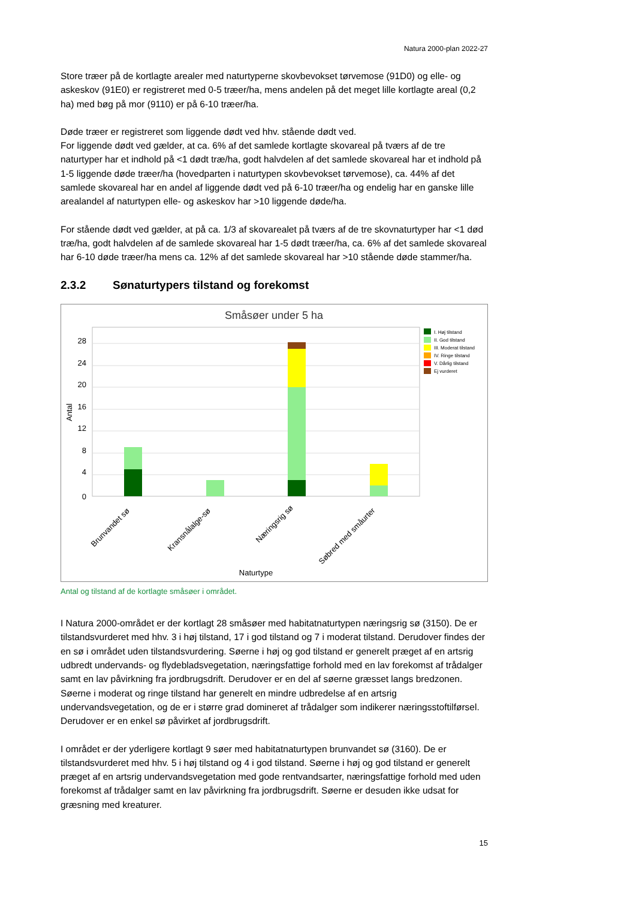Natura 2000-plan 2022-27
Store træer på de kortlagte arealer med naturtyperne skovbevokset tørvemose (91D0) og elle- og askeskov (91E0) er registreret med 0-5 træer/ha, mens andelen på det meget lille kortlagte areal (0,2 ha) med bøg på mor (9110) er på 6-10 træer/ha.
Døde træer er registreret som liggende dødt ved hhv. stående dødt ved.
For liggende dødt ved gælder, at ca. 6% af det samlede kortlagte skovareal på tværs af de tre naturtyper har et indhold på <1 dødt træ/ha, godt halvdelen af det samlede skovareal har et indhold på 1-5 liggende døde træer/ha (hovedparten i naturtypen skovbevokset tørvemose), ca. 44% af det samlede skovareal har en andel af liggende dødt ved på 6-10 træer/ha og endelig har en ganske lille arealandel af naturtypen elle- og askeskov har >10 liggende døde/ha.
For stående dødt ved gælder, at på ca. 1/3 af skovarealet på tværs af de tre skovnaturtyper har <1 død træ/ha, godt halvdelen af de samlede skovareal har 1-5 dødt træer/ha, ca. 6% af det samlede skovareal har 6-10 døde træer/ha mens ca. 12% af det samlede skovareal har >10 stående døde stammer/ha.
2.3.2 Sønaturtypers tilstand og forekomst
Småsøer under 5 ha
28
24
20
16
12
8
4
0
Antal
Brunvandet sø
Kransnålalge-sø
Næringsrig sø
Søbred med småurter
Naturtype
I. Høj tilstand
II. God tilstand
III. Moderat tilstand
IV. Ringe tilstand
V. Dårlig tilstand
Ej vurderet
Antal og tilstand af de kortlagte småsøer i området.
I Natura 2000-området er der kortlagt 28 småsøer med habitatnaturtypen næringsrig sø (3150). De er tilstandsvurderet med hhv. 3 i høj tilstand, 17 i god tilstand og 7 i moderat tilstand. Derudover findes der en sø i området uden tilstandsvurdering. Søerne i høj og god tilstand er generelt præget af en artsrig udbredt undervands- og flydebladsvegetation, næringsfattige forhold med en lav forekomst af trådalger samt en lav påvirkning fra jordbrugsdrift. Derudover er en del af søerne græsset langs bredzonen. Søerne i moderat og ringe tilstand har generelt en mindre udbredelse af en artsrig undervandsvegetation, og de er i større grad domineret af trådalger som indikerer næringsstoftilførsel. Derudover er en enkel sø påvirket af jordbrugsdrift.
I området er der yderligere kortlagt 9 søer med habitatnaturtypen brunvandet sø (3160). De er tilstandsvurderet med hhv. 5 i høj tilstand og 4 i god tilstand. Søerne i høj og god tilstand er generelt præget af en artsrig undervandsvegetation med gode rentvandsarter, næringsfattige forhold med uden forekomst af trådalger samt en lav påvirkning fra jordbrugsdrift. Søerne er desuden ikke udsat for græsning med kreaturer.
15